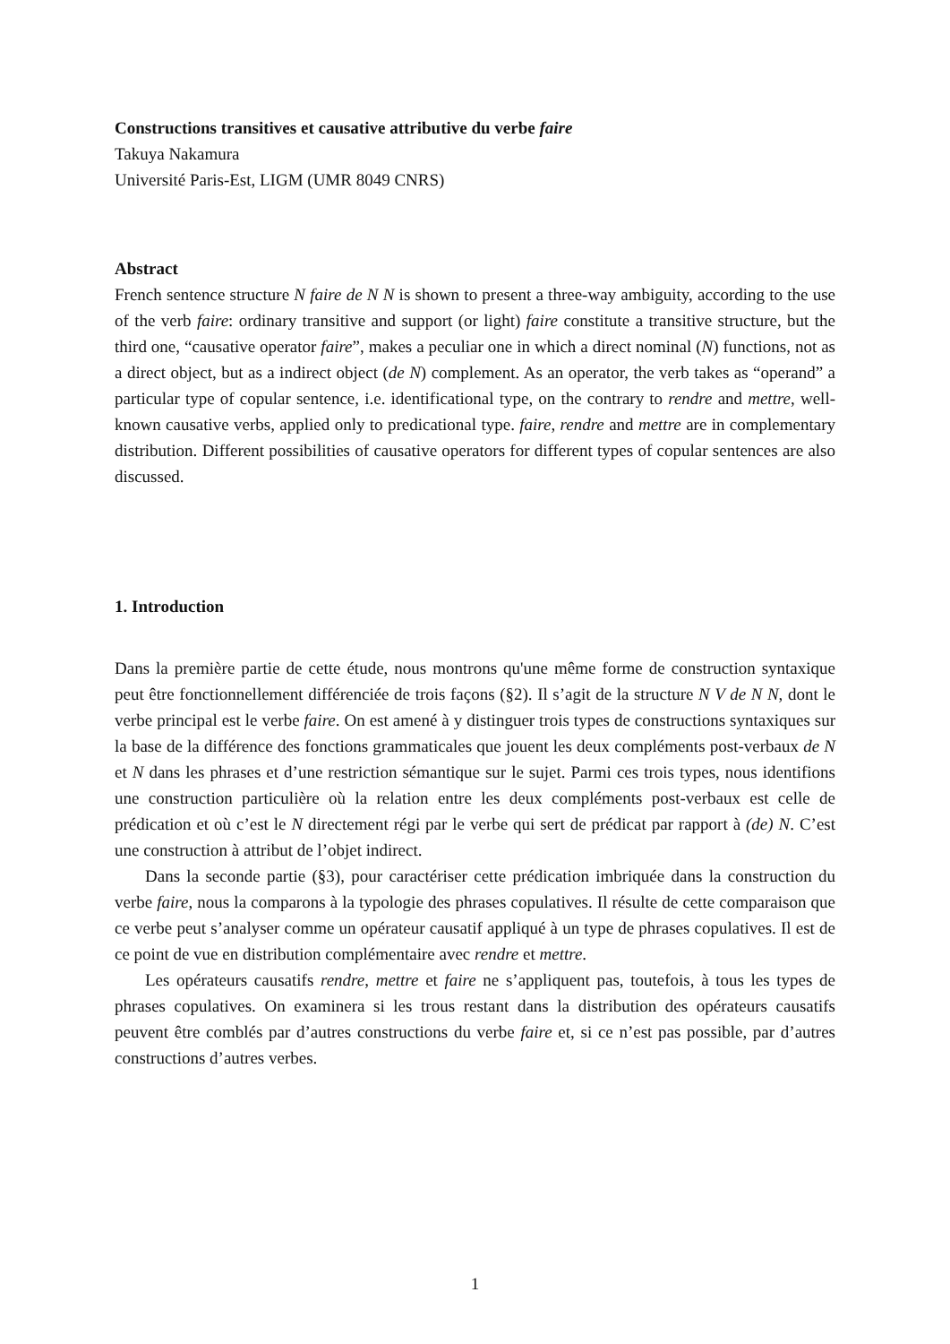Constructions transitives et causative attributive du verbe faire
Takuya Nakamura
Université Paris-Est, LIGM (UMR 8049 CNRS)
Abstract
French sentence structure N faire de N N is shown to present a three-way ambiguity, according to the use of the verb faire: ordinary transitive and support (or light) faire constitute a transitive structure, but the third one, “causative operator faire”, makes a peculiar one in which a direct nominal (N) functions, not as a direct object, but as a indirect object (de N) complement. As an operator, the verb takes as “operand” a particular type of copular sentence, i.e. identificational type, on the contrary to rendre and mettre, well-known causative verbs, applied only to predicational type. faire, rendre and mettre are in complementary distribution. Different possibilities of causative operators for different types of copular sentences are also discussed.
1. Introduction
Dans la première partie de cette étude, nous montrons qu'une même forme de construction syntaxique peut être fonctionnellement différenciée de trois façons (§2). Il s’agit de la structure N V de N N, dont le verbe principal est le verbe faire. On est amené à y distinguer trois types de constructions syntaxiques sur la base de la différence des fonctions grammaticales que jouent les deux compléments post-verbaux de N et N dans les phrases et d’une restriction sémantique sur le sujet. Parmi ces trois types, nous identifions une construction particulière où la relation entre les deux compléments post-verbaux est celle de prédication et où c’est le N directement régi par le verbe qui sert de prédicat par rapport à (de) N. C’est une construction à attribut de l’objet indirect.
Dans la seconde partie (§3), pour caractériser cette prédication imbriquée dans la construction du verbe faire, nous la comparons à la typologie des phrases copulatives. Il résulte de cette comparaison que ce verbe peut s’analyser comme un opérateur causatif appliqué à un type de phrases copulatives. Il est de ce point de vue en distribution complémentaire avec rendre et mettre.
Les opérateurs causatifs rendre, mettre et faire ne s’appliquent pas, toutefois, à tous les types de phrases copulatives. On examinera si les trous restant dans la distribution des opérateurs causatifs peuvent être comblés par d’autres constructions du verbe faire et, si ce n’est pas possible, par d’autres constructions d’autres verbes.
1